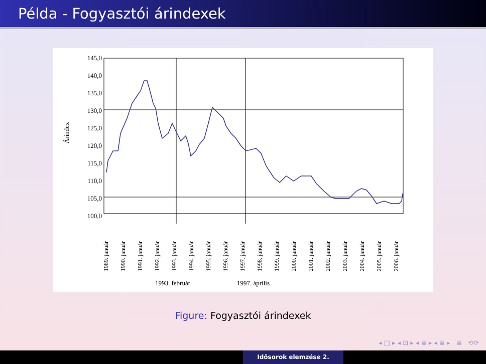Példa - Fogyasztói árindexek
145,0
140,0
135,0
130,0
125,0
120,0
115,0
110,0
105,0
100,0
Árindex
1989. január
1990. január
1991. január
1992. január
1993. január
1994. január
1995. január
1996. január
1997. január
1998. január
1999. január
2000. január
2001. január
2002. január
2003. január
2004. január
2005. január
2006. január
1993. február
1997. április
Figure: Fogyasztói árindexek
◂ □ ▸ ◂ ⊡ ▸ ◂ ≣ ▸ ◂ ≣ ▸ ≣ ⟲⟳
Idősorok elemzése 2.